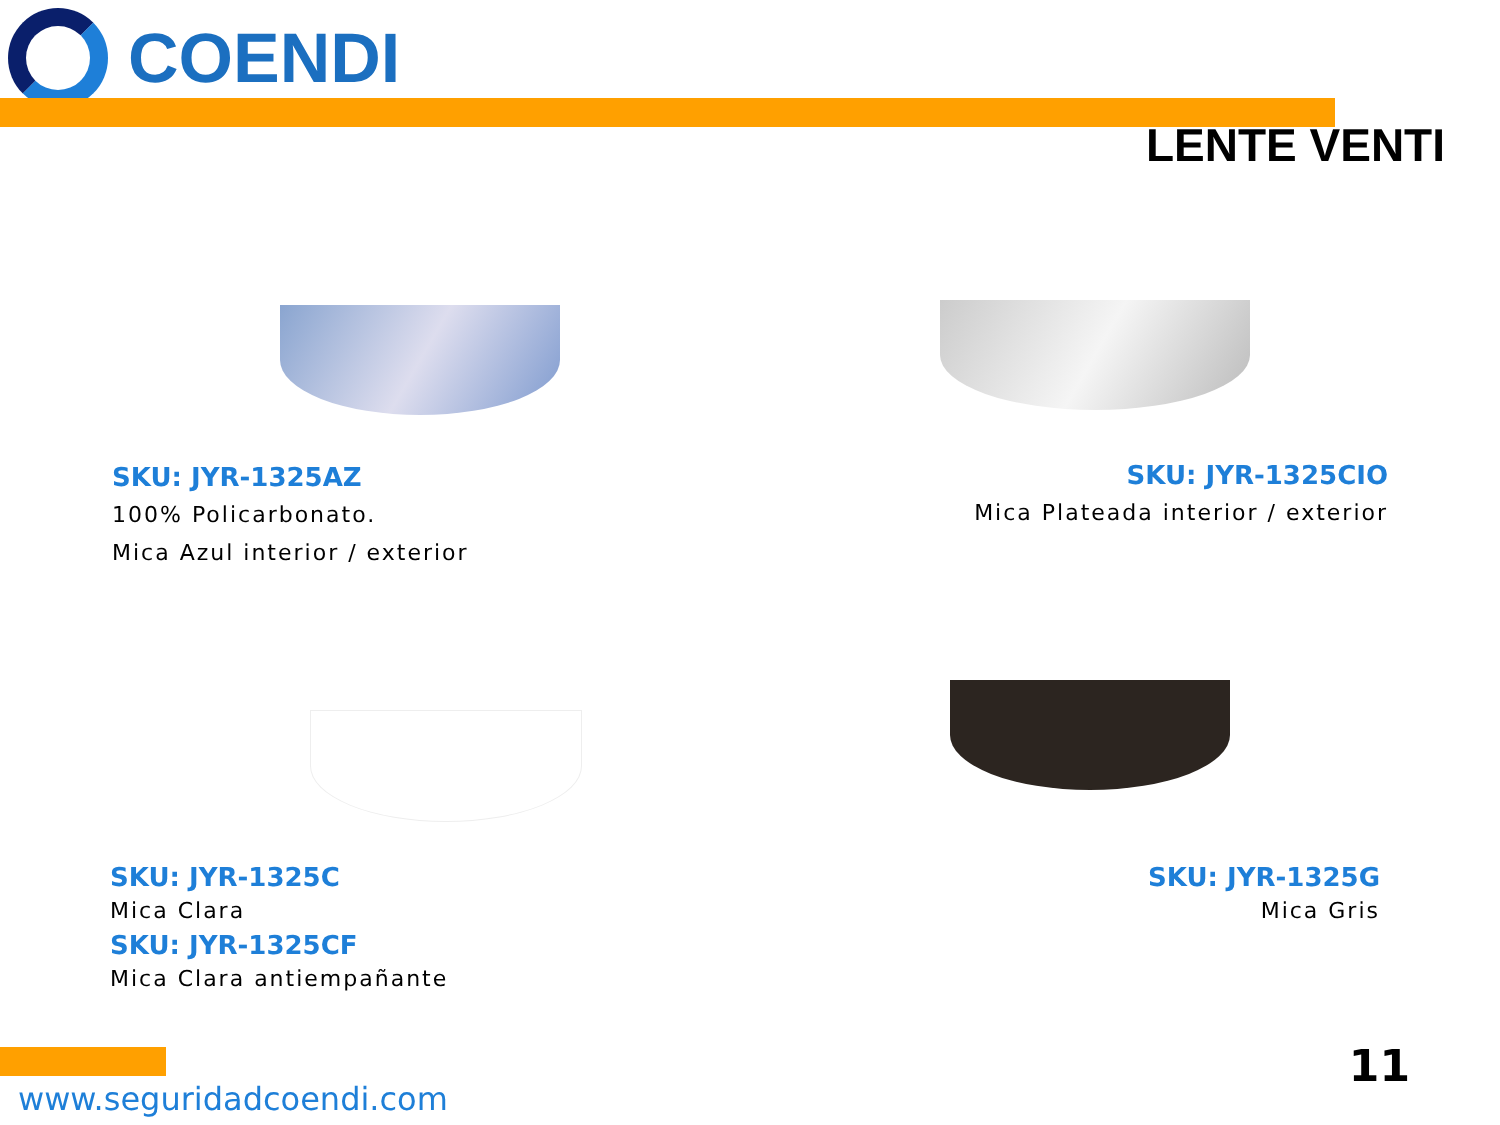COENDI
LENTE VENTI
SKU: JYR-1325AZ
100% Policarbonato.
Mica Azul interior / exterior
SKU: JYR-1325CIO
Mica Plateada interior / exterior
SKU: JYR-1325C
Mica Clara
SKU: JYR-1325CF
Mica Clara antiempañante
SKU: JYR-1325G
Mica Gris
11
www.seguridadcoendi.com